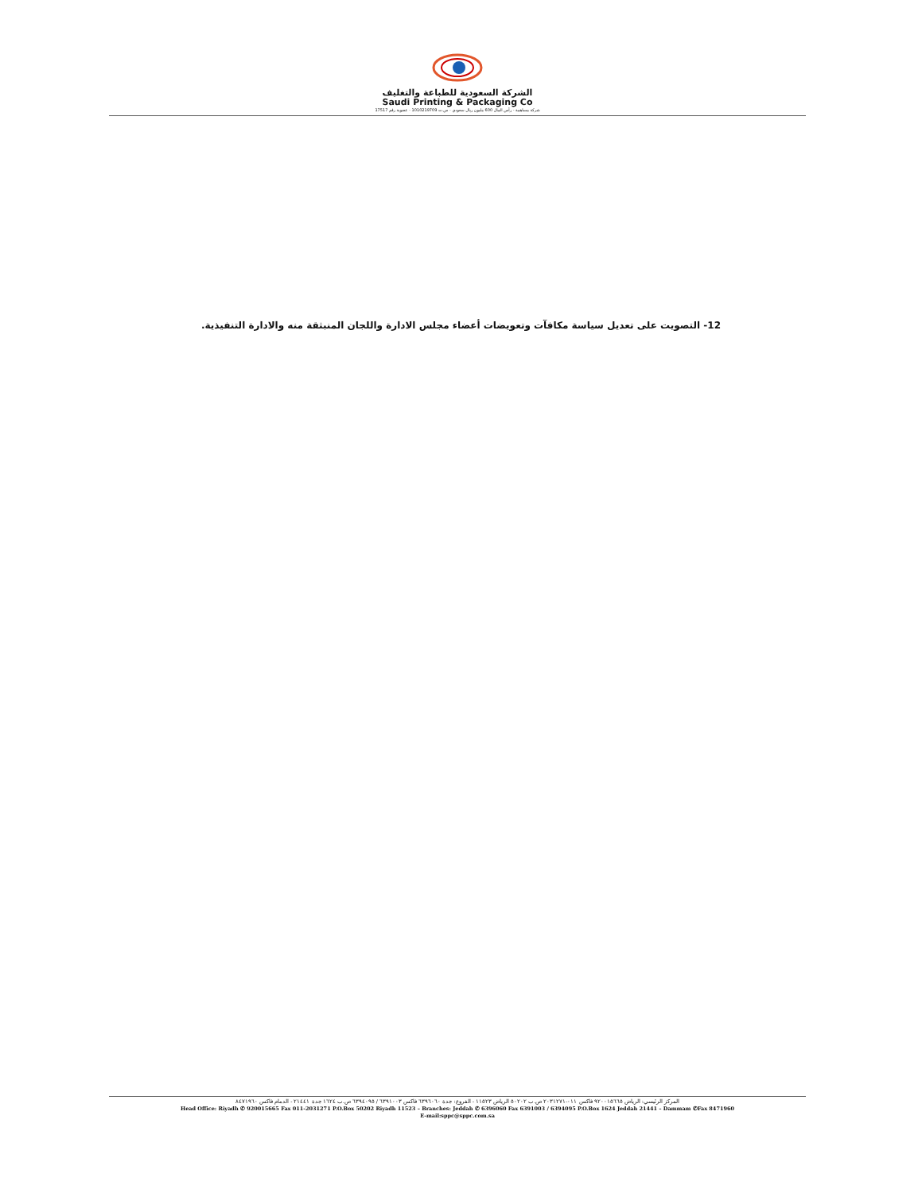الشركة السعودية للطباعة والتغليف
Saudi Printing & Packaging Co
شركة مساهمة - رأس المال 600 مليون ريال سعودي - س.ت 1010219709 - عضوية رقم 17517
12- التصويت على تعديل سياسة مكافآت وتعويضات أعضاء مجلس الادارة واللجان المنبثقة منه والادارة التنفيذية.
المركز الرئيسي: الرياض ٩٢٠٠١٥٦٦٥ فاكس ٠١١-٢٠٣١٢٧١ ص.ب ٥٠٢٠٢ الرياض ١١٥٢٣ - الفروع: جدة ٦٣٩٦٠٦٠ فاكس ٦٣٩١٠٠٣ / ٦٣٩٤٠٩٥ ص.ب ١٦٢٤ جدة ٢١٤٤١ - الدمام فاكس ٨٤٧١٩٦٠
Head Office: Riyadh ✆ 920015665 Fax 011-2031271 P.O.Box 50202 Riyadh 11523 – Branches: Jeddah ✆ 6396060 Fax 6391003 / 6394095 P.O.Box 1624 Jeddah 21441 – Dammam ✆Fax 8471960
E-mail:sppc@sppc.com.sa